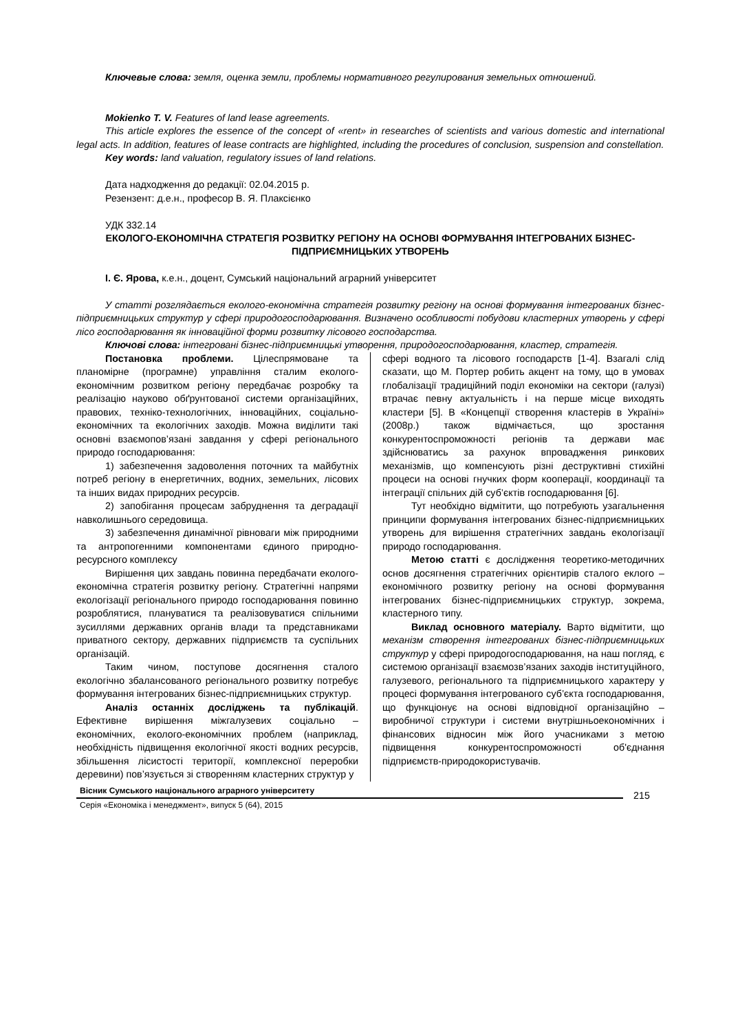Ключевые слова: земля, оценка земли, проблемы нормативного регулирования земельных отношений.
Mokienko T. V. Features of land lease agreements.
This article explores the essence of the concept of «rent» in researches of scientists and various domestic and international legal acts. In addition, features of lease contracts are highlighted, including the procedures of conclusion, suspension and constellation.
Key words: land valuation, regulatory issues of land relations.
Дата надходження до редакції: 02.04.2015 р.
Резензент: д.е.н., професор В. Я. Плаксієнко
УДК 332.14
ЕКОЛОГО-ЕКОНОМІЧНА СТРАТЕГІЯ РОЗВИТКУ РЕГІОНУ НА ОСНОВІ ФОРМУВАННЯ ІНТЕГРОВАНИХ БІЗНЕС-ПІДПРИЄМНИЦЬКИХ УТВОРЕНЬ
І. Є. Ярова, к.е.н., доцент, Сумський національний аграрний університет
У статті розглядається еколого-економічна стратегія розвитку регіону на основі формування інтегрованих бізнес-підприємницьких структур у сфері природогосподарювання. Визначено особливості побудови кластерних утворень у сфері лісо господарювання як інноваційної форми розвитку лісового господарства.
Ключові слова: інтегровані бізнес-підприємницькі утворення, природогосподарювання, кластер, стратегія.
Постановка проблеми. Цілеспрямоване та планомірне (програмне) управління сталим еколого-економічним розвитком регіону передбачає розробку та реалізацію науково обґрунтованої системи організаційних, правових, техніко-технологічних, інноваційних, соціально-економічних та екологічних заходів. Можна виділити такі основні взаємопов’язані завдання у сфері регіонального природо господарювання:
1) забезпечення задоволення поточних та майбутніх потреб регіону в енергетичних, водних, земельних, лісових та інших видах природних ресурсів.
2) запобігання процесам забруднення та деградації навколишнього середовища.
3) забезпечення динамічної рівноваги між природними та антропогенними компонентами єдиного природно-ресурсного комплексу
Вирішення цих завдань повинна передбачати еколого-економічна стратегія розвитку регіону. Стратегічні напрями екологізації регіонального природо господарювання повинно розроблятися, плануватися та реалізовуватися спільними зусиллями державних органів влади та представниками приватного сектору, державних підприємств та суспільних організацій.
Таким чином, поступове досягнення сталого екологічно збалансованого регіонального розвитку потребує формування інтегрованих бізнес-підприємницьких структур.
Аналіз останніх досліджень та публікацій. Ефективне вирішення міжгалузевих соціально – економічних, еколого-економічних проблем (наприклад, необхідність підвищення екологічної якості водних ресурсів, збільшення лісистості території, комплексної переробки деревини) пов’язується зі створенням кластерних структур у
сфері водного та лісового господарств [1-4]. Взагалі слід сказати, що М. Портер робить акцент на тому, що в умовах глобалізації традиційний поділ економіки на сектори (галузі) втрачає певну актуальність і на перше місце виходять кластери [5]. В «Концепції створення кластерів в Україні» (2008р.) також відмічається, що зростання конкурентоспроможності регіонів та держави має здійснюватись за рахунок впровадження ринкових механізмів, що компенсують різні деструктивні стихійні процеси на основі гнучких форм кооперації, координації та інтеграції спільних дій суб’єктів господарювання [6].
Тут необхідно відмітити, що потребують узагальнення принципи формування інтегрованих бізнес-підприємницьких утворень для вирішення стратегічних завдань екологізації природо господарювання.
Метою статті є дослідження теоретико-методичних основ досягнення стратегічних орієнтирів сталого еклого – економічного розвитку регіону на основі формування інтегрованих бізнес-підприємницьких структур, зокрема, кластерного типу.
Виклад основного матеріалу. Варто відмітити, що механізм створення інтегрованих бізнес-підприємницьких структур у сфері природогосподарювання, на наш погляд, є системою організації взаємозв’язаних заходів інституційного, галузевого, регіонального та підприємницького характеру у процесі формування інтегрованого суб’єкта господарювання, що функціонує на основі відповідної організаційно – виробничої структури і системи внутрішньоекономічних і фінансових відносин між його учасниками з метою підвищення конкурентоспроможності об'єднання підприємств-природокористувачів.
Вісник Сумського національного аграрного університету
Серія «Економіка і менеджмент», випуск 5 (64), 2015
215